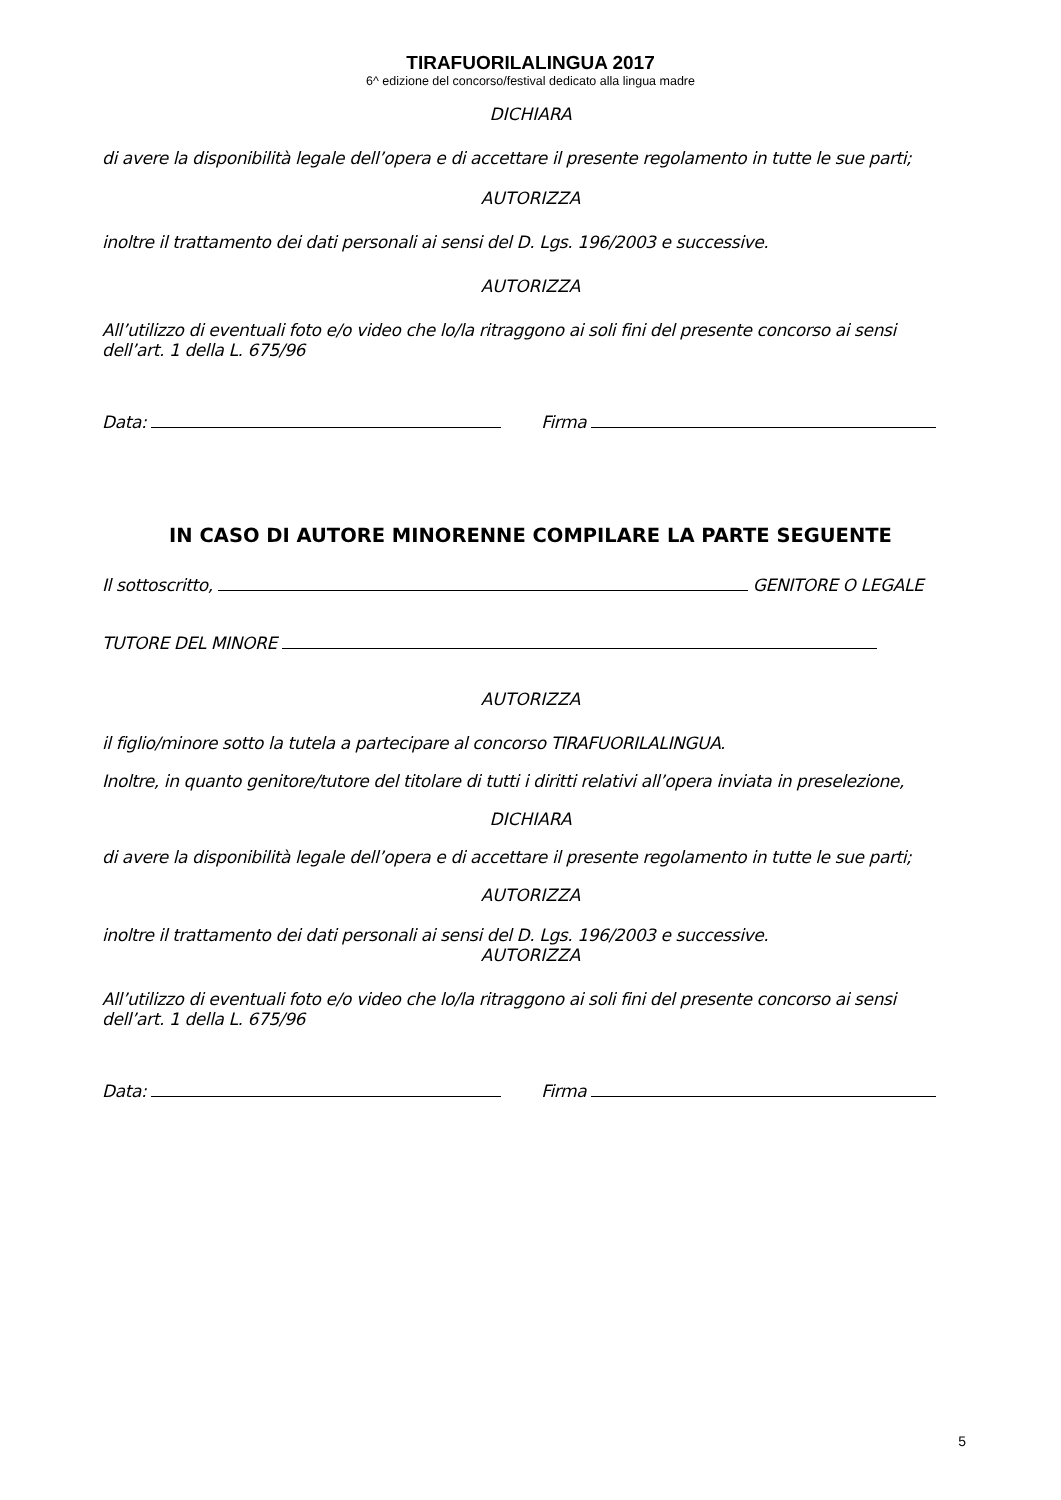TIRAFUORILALINGUA 2017
6^ edizione del concorso/festival dedicato alla lingua madre
DICHIARA
di avere la disponibilità legale dell’opera e di accettare il presente regolamento in tutte le sue parti;
AUTORIZZA
inoltre il trattamento dei dati personali ai sensi del D. Lgs. 196/2003 e successive.
AUTORIZZA
All’utilizzo di eventuali foto e/o video che lo/la ritraggono ai soli fini del presente concorso ai sensi dell’art. 1 della L. 675/96
Data: Firma
IN CASO DI AUTORE MINORENNE COMPILARE LA PARTE SEGUENTE
Il sottoscritto, GENITORE O LEGALE
TUTORE DEL MINORE
AUTORIZZA
il figlio/minore sotto la tutela a partecipare al concorso TIRAFUORILALINGUA.
Inoltre, in quanto genitore/tutore del titolare di tutti i diritti relativi all’opera inviata in preselezione,
DICHIARA
di avere la disponibilità legale dell’opera e di accettare il presente regolamento in tutte le sue parti;
AUTORIZZA
inoltre il trattamento dei dati personali ai sensi del D. Lgs. 196/2003 e successive.
AUTORIZZA
All’utilizzo di eventuali foto e/o video che lo/la ritraggono ai soli fini del presente concorso ai sensi dell’art. 1 della L. 675/96
Data: Firma
5